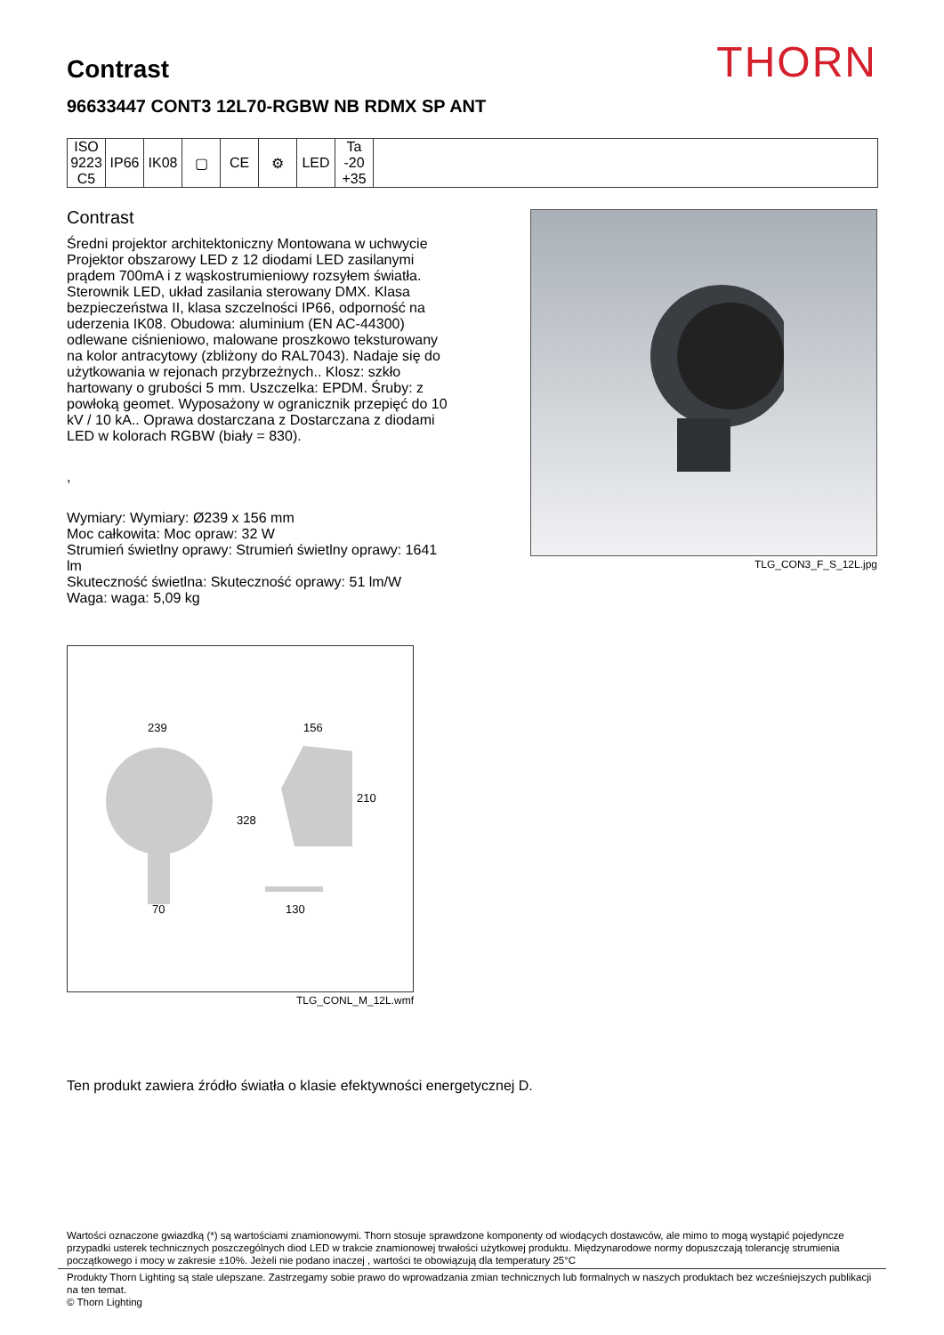THORN
Contrast
96633447 CONT3 12L70-RGBW NB RDMX SP ANT
| ISO 9223 C5 | IP66 | IK08 | ▢ | CE | ⚙ | LED | Ta -20 +35 | |
Contrast
Średni projektor architektoniczny Montowana w uchwycie Projektor obszarowy LED z 12 diodami LED zasilanymi prądem 700mA i z wąskostrumieniowy rozsyłem światła. Sterownik LED, układ zasilania sterowany DMX. Klasa bezpieczeństwa II, klasa szczelności IP66, odporność na uderzenia IK08. Obudowa: aluminium (EN AC-44300) odlewane ciśnieniowo, malowane proszkowo teksturowany na kolor antracytowy (zbliżony do RAL7043). Nadaje się do użytkowania w rejonach przybrzeżnych.. Klosz: szkło hartowany o grubości 5 mm. Uszczelka: EPDM. Śruby: z powłoką geomet. Wyposażony w ogranicznik przepięć do 10 kV / 10 kA.. Oprawa dostarczana z Dostarczana z diodami LED w kolorach RGBW (biały = 830).
,
Wymiary: Wymiary: Ø239 x 156 mm
Moc całkowita: Moc opraw: 32 W
Strumień świetlny oprawy: Strumień świetlny oprawy: 1641 lm
Skuteczność świetlna: Skuteczność oprawy: 51 lm/W
Waga: waga: 5,09 kg
TLG_CON3_F_S_12L.jpg
239
156
210
328
70
130
TLG_CONL_M_12L.wmf
Ten produkt zawiera źródło światła o klasie efektywności energetycznej D.
Wartości oznaczone gwiazdką (*) są wartościami znamionowymi. Thorn stosuje sprawdzone komponenty od wiodących dostawców, ale mimo to mogą wystąpić pojedyncze przypadki usterek technicznych poszczególnych diod LED w trakcie znamionowej trwałości użytkowej produktu. Międzynarodowe normy dopuszczają tolerancję strumienia początkowego i mocy w zakresie ±10%. Jeżeli nie podano inaczej , wartości te obowiązują dla temperatury 25°C
Produkty Thorn Lighting są stale ulepszane. Zastrzegamy sobie prawo do wprowadzania zmian technicznych lub formalnych w naszych produktach bez wcześniejszych publikacji na ten temat.
© Thorn Lighting